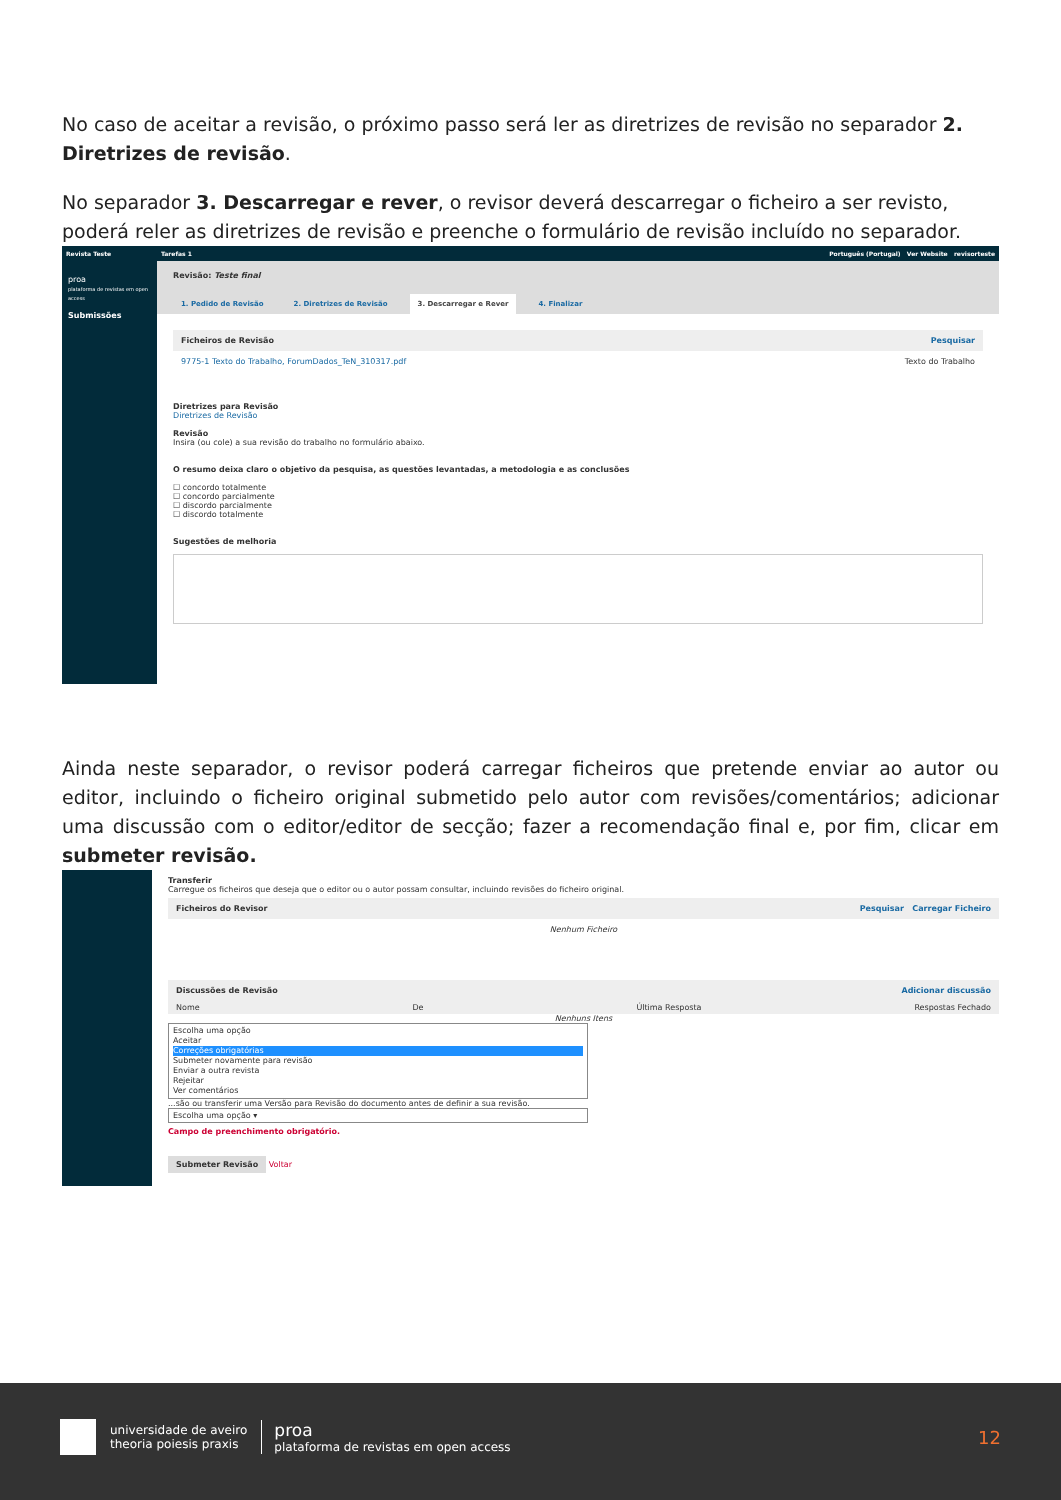No caso de aceitar a revisão, o próximo passo será ler as diretrizes de revisão no separador 2. Diretrizes de revisão.
No separador 3. Descarregar e rever, o revisor deverá descarregar o ficheiro a ser revisto, poderá reler as diretrizes de revisão e preenche o formulário de revisão incluído no separador.
Revista Teste
proa
plataforma de revistas em open access
Submissões
Tarefas 1 Português (Portugal) Ver Website revisorteste
Revisão: Teste final
1. Pedido de Revisão 2. Diretrizes de Revisão 3. Descarregar e Rever 4. Finalizar
Ficheiros de Revisão Pesquisar
9775-1 Texto do Trabalho, ForumDados_TeN_310317.pdf Texto do Trabalho
Diretrizes para Revisão
Diretrizes de Revisão
Revisão
Insira (ou cole) a sua revisão do trabalho no formulário abaixo.
O resumo deixa claro o objetivo da pesquisa, as questões levantadas, a metodologia e as conclusões
☐ concordo totalmente
☐ concordo parcialmente
☐ discordo parcialmente
☐ discordo totalmente
Sugestões de melhoria
Ainda neste separador, o revisor poderá carregar ficheiros que pretende enviar ao autor ou editor, incluindo o ficheiro original submetido pelo autor com revisões/comentários; adicionar uma discussão com o editor/editor de secção; fazer a recomendação final e, por fim, clicar em submeter revisão.
Transferir
Carregue os ficheiros que deseja que o editor ou o autor possam consultar, incluindo revisões do ficheiro original.
Ficheiros do Revisor Pesquisar Carregar Ficheiro
Nenhum Ficheiro
Discussões de Revisão Adicionar discussão
Nome De Última Resposta Respostas Fechado
Nenhuns Itens
Escolha uma opção
Aceitar
Correções obrigatórias
Submeter novamente para revisão
Enviar a outra revista
Rejeitar
Ver comentários
...são ou transferir uma Versão para Revisão do documento antes de definir a sua revisão.
Escolha uma opção ▾
Campo de preenchimento obrigatório.
Submeter Revisão Voltar
universidade de aveiro
theoria poiesis praxis
proa
plataforma de revistas em open access
12